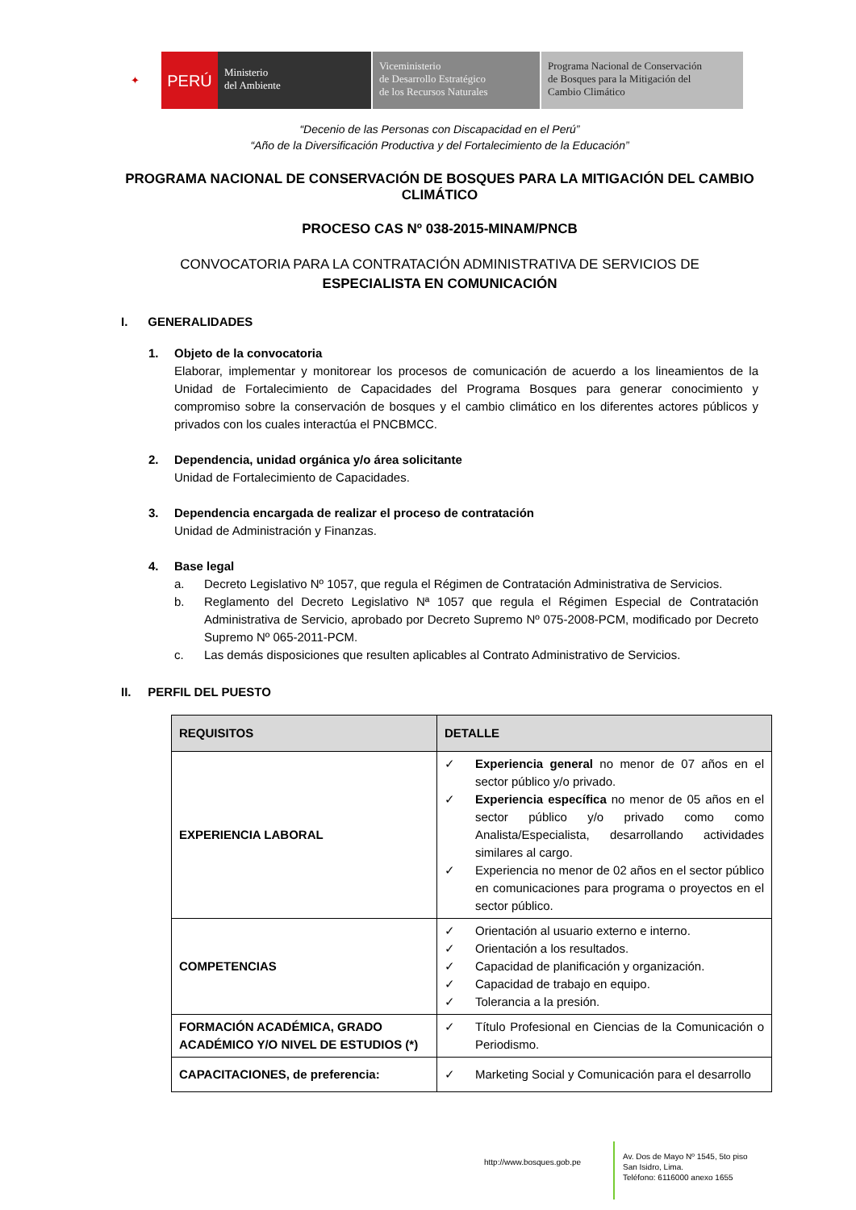✦ PERÚ
Ministerio
del Ambiente
Viceministerio
de Desarrollo Estratégico
de los Recursos Naturales
Programa Nacional de Conservación
de Bosques para la Mitigación del
Cambio Climático
“Decenio de las Personas con Discapacidad en el Perú”
“Año de la Diversificación Productiva y del Fortalecimiento de la Educación”
PROGRAMA NACIONAL DE CONSERVACIÓN DE BOSQUES PARA LA MITIGACIÓN DEL CAMBIO CLIMÁTICO
PROCESO CAS Nº 038-2015-MINAM/PNCB
CONVOCATORIA PARA LA CONTRATACIÓN ADMINISTRATIVA DE SERVICIOS DE
ESPECIALISTA EN COMUNICACIÓN
I. GENERALIDADES
1. Objeto de la convocatoria
Elaborar, implementar y monitorear los procesos de comunicación de acuerdo a los lineamientos de la Unidad de Fortalecimiento de Capacidades del Programa Bosques para generar conocimiento y compromiso sobre la conservación de bosques y el cambio climático en los diferentes actores públicos y privados con los cuales interactúa el PNCBMCC.
2. Dependencia, unidad orgánica y/o área solicitante
Unidad de Fortalecimiento de Capacidades.
3. Dependencia encargada de realizar el proceso de contratación
Unidad de Administración y Finanzas.
4. Base legal
a. Decreto Legislativo Nº 1057, que regula el Régimen de Contratación Administrativa de Servicios.
b. Reglamento del Decreto Legislativo Nª 1057 que regula el Régimen Especial de Contratación Administrativa de Servicio, aprobado por Decreto Supremo Nº 075-2008-PCM, modificado por Decreto Supremo Nº 065-2011-PCM.
c. Las demás disposiciones que resulten aplicables al Contrato Administrativo de Servicios.
II. PERFIL DEL PUESTO
| REQUISITOS | DETALLE |
| --- | --- |
| EXPERIENCIA LABORAL | ✓ Experiencia general no menor de 07 años en el sector público y/o privado. ✓ Experiencia específica no menor de 05 años en el sector público y/o privado como como Analista/Especialista, desarrollando actividades similares al cargo. ✓ Experiencia no menor de 02 años en el sector público en comunicaciones para programa o proyectos en el sector público. |
| COMPETENCIAS | ✓ Orientación al usuario externo e interno. ✓ Orientación a los resultados. ✓ Capacidad de planificación y organización. ✓ Capacidad de trabajo en equipo. ✓ Tolerancia a la presión. |
| FORMACIÓN ACADÉMICA, GRADO ACADÉMICO Y/O NIVEL DE ESTUDIOS (*) | ✓ Título Profesional en Ciencias de la Comunicación o Periodismo. |
| CAPACITACIONES, de preferencia: | ✓ Marketing Social y Comunicación para el desarrollo |
http://www.bosques.gob.pe
Av. Dos de Mayo Nº 1545, 5to piso
San Isidro, Lima.
Teléfono: 6116000 anexo 1655